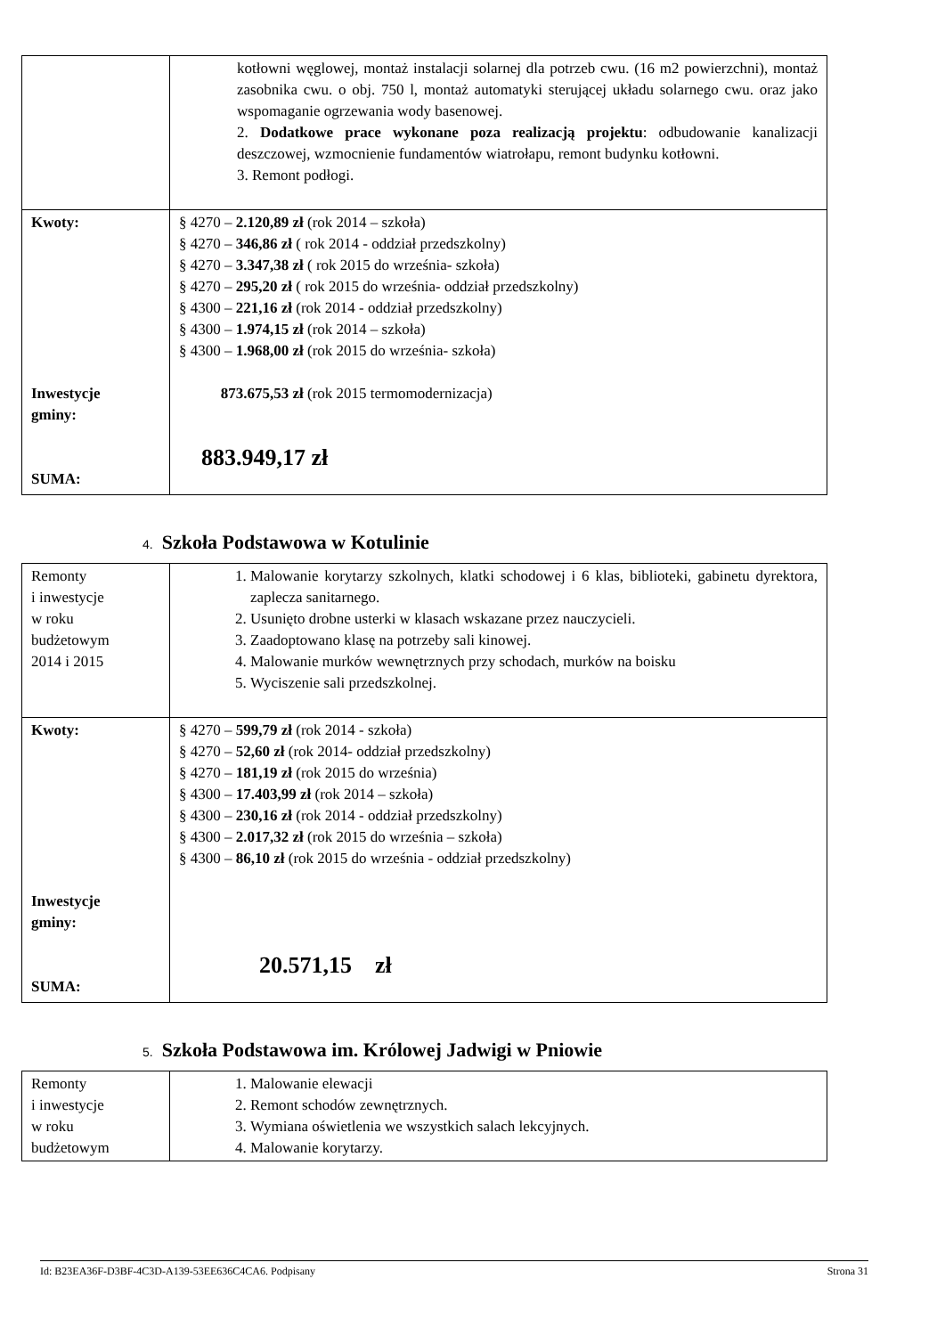| | kotłowni węglowej, montaż instalacji solarnej dla potrzeb cwu. (16 m2 powierzchni), montaż zasobnika cwu. o obj. 750 l, montaż automatyki sterującej układu solarnego cwu. oraz jako wspomaganie ogrzewania wody basenowej. 2. Dodatkowe prace wykonane poza realizacją projektu : odbudowanie kanalizacji deszczowej, wzmocnienie fundamentów wiatrołapu, remont budynku kotłowni. 3. Remont podłogi. |
| Kwoty: Inwestycje gminy: SUMA: | § 4270 – 2.120,89 zł (rok 2014 – szkoła) § 4270 – 346,86 zł ( rok 2014 - oddział przedszkolny) § 4270 – 3.347,38 zł ( rok 2015 do września- szkoła) § 4270 – 295,20 zł ( rok 2015 do września- oddział przedszkolny) § 4300 – 221,16 zł (rok 2014 - oddział przedszkolny) § 4300 – 1.974,15 zł (rok 2014 – szkoła) § 4300 – 1.968,00 zł (rok 2015 do września- szkoła) 873.675,53 zł (rok 2015 termomodernizacja) 883.949,17 zł |
4. Szkoła Podstawowa w Kotulinie
| Remonty i inwestycje w roku budżetowym 2014 i 2015 | 1. Malowanie korytarzy szkolnych, klatki schodowej i 6 klas, biblioteki, gabinetu dyrektora, zaplecza sanitarnego. 2. Usunięto drobne usterki w klasach wskazane przez nauczycieli. 3. Zaadoptowano klasę na potrzeby sali kinowej. 4. Malowanie murków wewnętrznych przy schodach, murków na boisku 5. Wyciszenie sali przedszkolnej. |
| Kwoty: Inwestycje gminy: SUMA: | § 4270 – 599,79 zł (rok 2014 - szkoła) § 4270 – 52,60 zł (rok 2014- oddział przedszkolny) § 4270 – 181,19 zł (rok 2015 do września) § 4300 – 17.403,99 zł (rok 2014 – szkoła) § 4300 – 230,16 zł (rok 2014 - oddział przedszkolny) § 4300 – 2.017,32 zł (rok 2015 do września – szkoła) § 4300 – 86,10 zł (rok 2015 do września - oddział przedszkolny) 20.571,15 zł |
5. Szkoła Podstawowa im. Królowej Jadwigi w Pniowie
| Remonty i inwestycje w roku budżetowym | 1. Malowanie elewacji 2. Remont schodów zewnętrznych. 3. Wymiana oświetlenia we wszystkich salach lekcyjnych. 4. Malowanie korytarzy. |
Id: B23EA36F-D3BF-4C3D-A139-53EE636C4CA6. Podpisany Strona 31